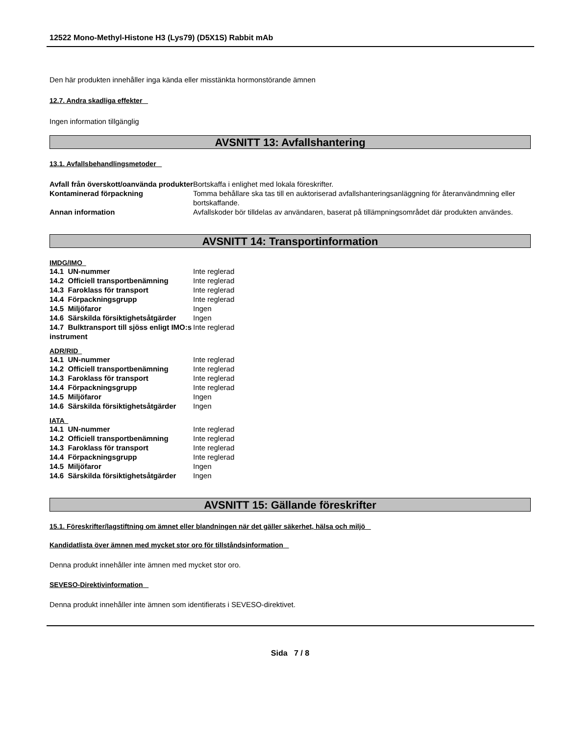12522 Mono-Methyl-Histone H3 (Lys79) (D5X1S) Rabbit mAb
Den här produkten innehåller inga kända eller misstänkta hormonstörande ämnen
12.7. Andra skadliga effekter
Ingen information tillgänglig
AVSNITT 13: Avfallshantering
13.1. Avfallsbehandlingsmetoder
| Avfall från överskott/oanvända produkter | Bortskaffa i enlighet med lokala föreskrifter. |
| Kontaminerad förpackning | Tomma behållare ska tas till en auktoriserad avfallshanteringsanläggning för återanvändmning eller bortskaffande. |
| Annan information | Avfallskoder bör tilldelas av användaren, baserat på tillämpningsområdet där produkten användes. |
AVSNITT 14: Transportinformation
IMDG/IMO
| 14.1 UN-nummer | Inte reglerad |
| 14.2 Officiell transportbenämning | Inte reglerad |
| 14.3 Faroklass för transport | Inte reglerad |
| 14.4 Förpackningsgrupp | Inte reglerad |
| 14.5 Miljöfaror | Ingen |
| 14.6 Särskilda försiktighetsåtgärder | Ingen |
| 14.7 Bulktransport till sjöss enligt IMO:s instrument | Inte reglerad |
ADR/RID
| 14.1 UN-nummer | Inte reglerad |
| 14.2 Officiell transportbenämning | Inte reglerad |
| 14.3 Faroklass för transport | Inte reglerad |
| 14.4 Förpackningsgrupp | Inte reglerad |
| 14.5 Miljöfaror | Ingen |
| 14.6 Särskilda försiktighetsåtgärder | Ingen |
IATA
| 14.1 UN-nummer | Inte reglerad |
| 14.2 Officiell transportbenämning | Inte reglerad |
| 14.3 Faroklass för transport | Inte reglerad |
| 14.4 Förpackningsgrupp | Inte reglerad |
| 14.5 Miljöfaror | Ingen |
| 14.6 Särskilda försiktighetsåtgärder | Ingen |
AVSNITT 15: Gällande föreskrifter
15.1. Föreskrifter/lagstiftning om ämnet eller blandningen när det gäller säkerhet, hälsa och miljö
Kandidatlista över ämnen med mycket stor oro för tillståndsinformation
Denna produkt innehåller inte ämnen med mycket stor oro.
SEVESO-Direktivinformation
Denna produkt innehåller inte ämnen som identifierats i SEVESO-direktivet.
Sida 7 / 8